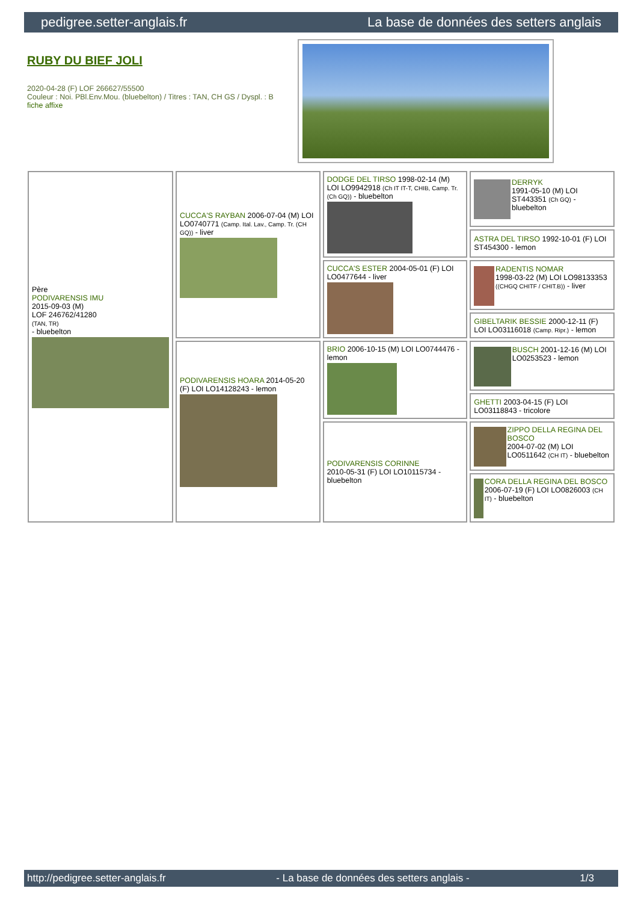pedigree.setter-anglais.fr La base de données des setters anglais
RUBY DU BIEF JOLI
2020-04-28 (F) LOF 266627/55500
Couleur : Noi. PBl.Env.Mou. (bluebelton) / Titres : TAN, CH GS / Dyspl. : B
fiche affixe
| Père PODIVARENSIS IMU 2015-09-03 (M) LOF 246762/41280 (TAN, TR) - bluebelton | CUCCA'S RAYBAN 2006-07-04 (M) LOI LO0740771 (Camp. Ital. Lav., Camp. Tr. (CH GQ)) - liver | DODGE DEL TIRSO 1998-02-14 (M) LOI LO9942918 (Ch IT IT-T, CHIB, Camp. Tr. (Ch GQ)) - bluebelton | DERRYK 1991-05-10 (M) LOI ST443351 (Ch GQ) - bluebelton |
| | | | ASTRA DEL TIRSO 1992-10-01 (F) LOI ST454300 - lemon |
| | | CUCCA'S ESTER 2004-05-01 (F) LOI LO0477644 - liver | RADENTIS NOMAR 1998-03-22 (M) LOI LO98133353 ((CHGQ CHITF / CHIT.B)) - liver |
| | | | GIBELTARIK BESSIE 2000-12-11 (F) LOI LO03116018 (Camp. Ripr.) - lemon |
| | PODIVARENSIS HOARA 2014-05-20 (F) LOI LO14128243 - lemon | BRIO 2006-10-15 (M) LOI LO0744476 - lemon | BUSCH 2001-12-16 (M) LOI LO0253523 - lemon |
| | | | GHETTI 2003-04-15 (F) LOI LO03118843 - tricolore |
| | | PODIVARENSIS CORINNE 2010-05-31 (F) LOI LO10115734 - bluebelton | ZIPPO DELLA REGINA DEL BOSCO 2004-07-02 (M) LOI LO0511642 (CH IT) - bluebelton |
| | | | CORA DELLA REGINA DEL BOSCO 2006-07-19 (F) LOI LO0826003 (CH IT) - bluebelton |
http://pedigree.setter-anglais.fr - La base de données des setters anglais - 1/3